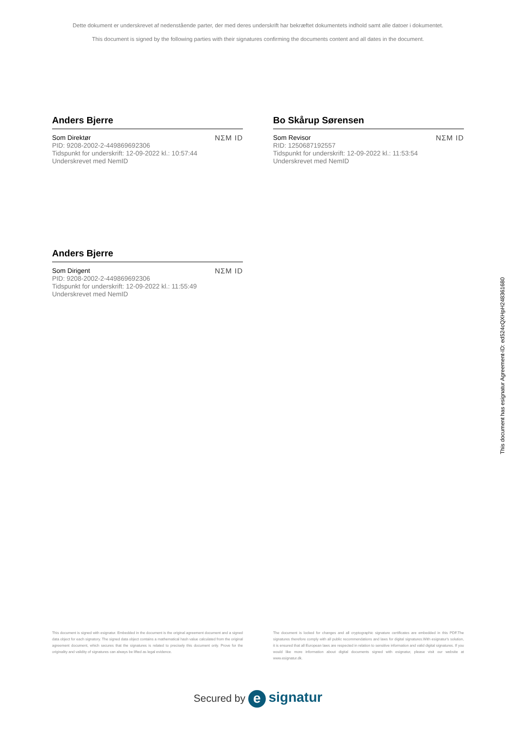Dette dokument er underskrevet af nedenstående parter, der med deres underskrift har bekræftet dokumentets indhold samt alle datoer i dokumentet.
This document is signed by the following parties with their signatures confirming the documents content and all dates in the document.
Anders Bjerre
Som Direktør
PID: 9208-2002-2-449869692306
Tidspunkt for underskrift: 12-09-2022 kl.: 10:57:44
Underskrevet med NemID
NΣM ID
Bo Skårup Sørensen
Som Revisor
RID: 1250687192557
Tidspunkt for underskrift: 12-09-2022 kl.: 11:53:54
Underskrevet med NemID
NΣM ID
Anders Bjerre
Som Dirigent
PID: 9208-2002-2-449869692306
Tidspunkt for underskrift: 12-09-2022 kl.: 11:55:49
Underskrevet med NemID
NΣM ID
This document has esignatur Agreement-ID: ed524cQXHpH248361680
This document is signed with esignatur. Embedded in the document is the original agreement document and a signed data object for each signatory. The signed data object contains a mathematical hash value calculated from the original agreement document, which secures that the signatures is related to precisely this document only. Prove for the originality and validity of signatures can always be lifted as legal evidence.
The document is locked for changes and all cryptographic signature certificates are embedded in this PDF.The signatures therefore comply with all public recommendations and laws for digital signatures.With esignatur's solution, it is ensured that all European laws are respected in relation to sensitive information and valid digital signatures. If you would like more information about digital documents signed with esignatur, please visit our website at www.esignatur.dk.
Secured by e signatur